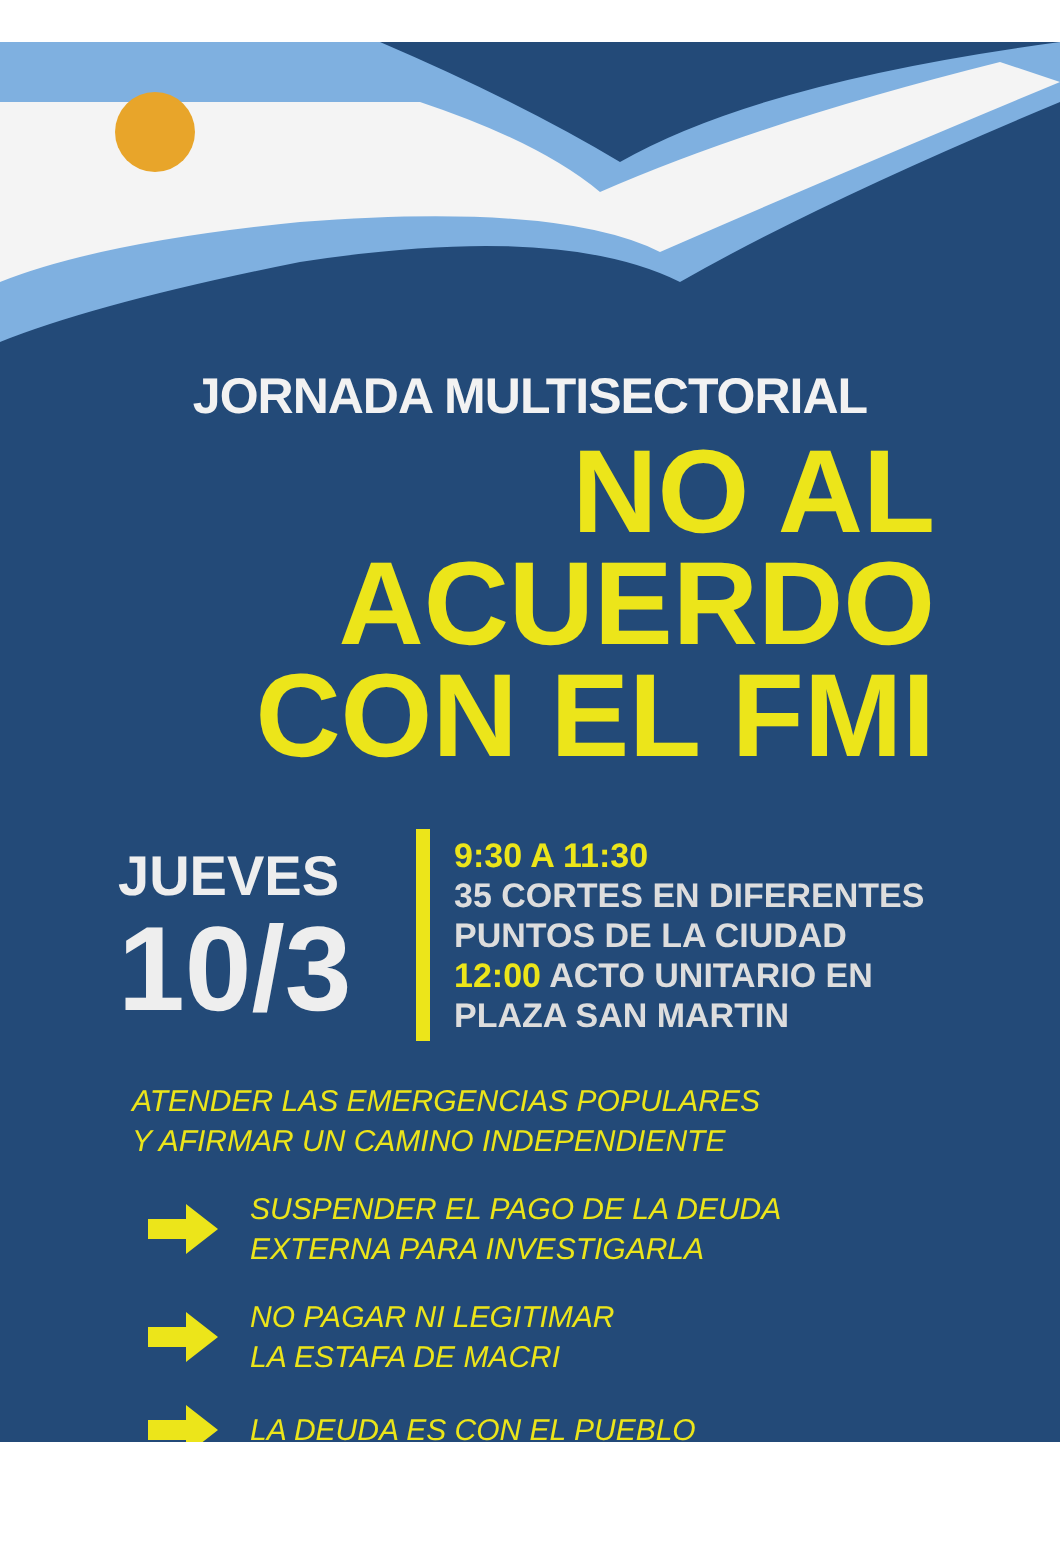JORNADA MULTISECTORIAL
NO AL
ACUERDO
CON EL FMI
JUEVES
10/3
9:30 A 11:30
35 CORTES EN DIFERENTES
PUNTOS DE LA CIUDAD
12:00 ACTO UNITARIO EN
PLAZA SAN MARTIN
ATENDER LAS EMERGENCIAS POPULARES
Y AFIRMAR UN CAMINO INDEPENDIENTE
SUSPENDER EL PAGO DE LA DEUDA
EXTERNA PARA INVESTIGARLA
NO PAGAR NI LEGITIMAR
LA ESTAFA DE MACRI
LA DEUDA ES CON EL PUEBLO